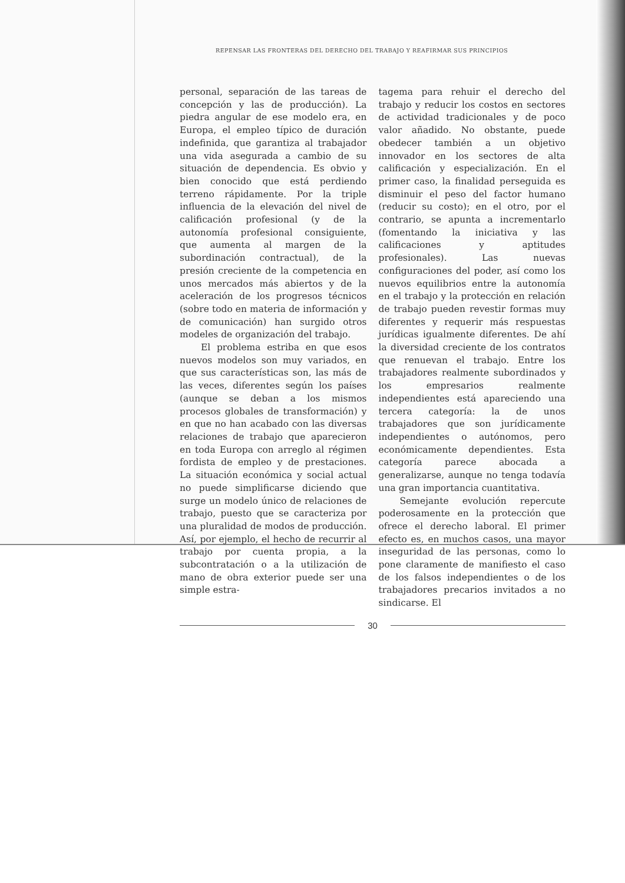REPENSAR LAS FRONTERAS DEL DERECHO DEL TRABAJO Y REAFIRMAR SUS PRINCIPIOS
personal, separación de las tareas de concepción y las de producción). La piedra angular de ese modelo era, en Europa, el empleo típico de duración indefinida, que garantiza al trabajador una vida asegurada a cambio de su situación de dependencia. Es obvio y bien conocido que está perdiendo terreno rápidamente. Por la triple influencia de la elevación del nivel de calificación profesional (y de la autonomía profesional consiguiente, que aumenta al margen de la subordinación contractual), de la presión creciente de la competencia en unos mercados más abiertos y de la aceleración de los progresos técnicos (sobre todo en materia de información y de comunicación) han surgido otros modeles de organización del trabajo.
El problema estriba en que esos nuevos modelos son muy variados, en que sus características son, las más de las veces, diferentes según los países (aunque se deban a los mismos procesos globales de transformación) y en que no han acabado con las diversas relaciones de trabajo que aparecieron en toda Europa con arreglo al régimen fordista de empleo y de prestaciones. La situación económica y social actual no puede simplificarse diciendo que surge un modelo único de relaciones de trabajo, puesto que se caracteriza por una pluralidad de modos de producción. Así, por ejemplo, el hecho de recurrir al trabajo por cuenta propia, a la subcontratación o a la utilización de mano de obra exterior puede ser una simple estra-
tagema para rehuir el derecho del trabajo y reducir los costos en sectores de actividad tradicionales y de poco valor añadido. No obstante, puede obedecer también a un objetivo innovador en los sectores de alta calificación y especialización. En el primer caso, la finalidad perseguida es disminuir el peso del factor humano (reducir su costo); en el otro, por el contrario, se apunta a incrementarlo (fomentando la iniciativa y las calificaciones y aptitudes profesionales). Las nuevas configuraciones del poder, así como los nuevos equilibrios entre la autonomía en el trabajo y la protección en relación de trabajo pueden revestir formas muy diferentes y requerir más respuestas jurídicas igualmente diferentes. De ahí la diversidad creciente de los contratos que renuevan el trabajo. Entre los trabajadores realmente subordinados y los empresarios realmente independientes está apareciendo una tercera categoría: la de unos trabajadores que son jurídicamente independientes o autónomos, pero económicamente dependientes. Esta categoría parece abocada a generalizarse, aunque no tenga todavía una gran importancia cuantitativa.
Semejante evolución repercute poderosamente en la protección que ofrece el derecho laboral. El primer efecto es, en muchos casos, una mayor inseguridad de las personas, como lo pone claramente de manifiesto el caso de los falsos independientes o de los trabajadores precarios invitados a no sindicarse. El
30